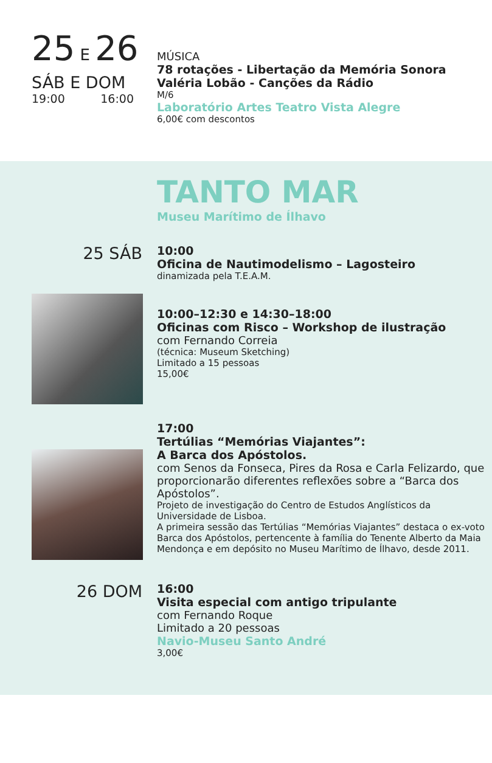25 E 26
SÁB E DOM
19:00 16:00
MÚSICA
78 rotações - Libertação da Memória Sonora
Valéria Lobão - Canções da Rádio
M/6
Laboratório Artes Teatro Vista Alegre
6,00€ com descontos
TANTO MAR
Museu Marítimo de Ílhavo
25 SÁB
10:00
Oficina de Nautimodelismo – Lagosteiro
dinamizada pela T.E.A.M.
10:00–12:30 e 14:30–18:00
Oficinas com Risco – Workshop de ilustração
com Fernando Correia
(técnica: Museum Sketching)
Limitado a 15 pessoas
15,00€
17:00
Tertúlias “Memórias Viajantes”:
A Barca dos Apóstolos.
com Senos da Fonseca, Pires da Rosa e Carla Felizardo, que proporcionarão diferentes reflexões sobre a “Barca dos Apóstolos”.
Projeto de investigação do Centro de Estudos Anglísticos da Universidade de Lisboa.
A primeira sessão das Tertúlias “Memórias Viajantes” destaca o ex-voto Barca dos Apóstolos, pertencente à família do Tenente Alberto da Maia Mendonça e em depósito no Museu Marítimo de Ílhavo, desde 2011.
26 DOM
16:00
Visita especial com antigo tripulante
com Fernando Roque
Limitado a 20 pessoas
Navio-Museu Santo André
3,00€